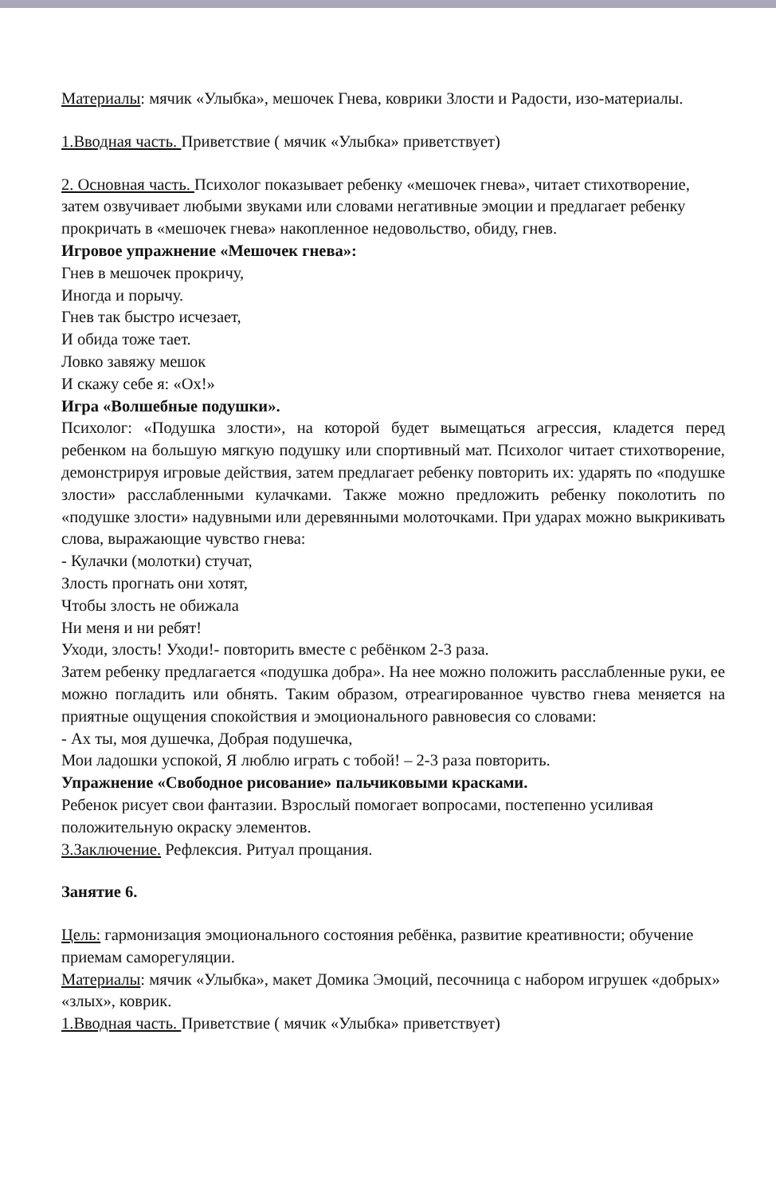Материалы: мячик «Улыбка», мешочек Гнева, коврики Злости и Радости, изо-материалы.
1.Вводная часть. Приветствие ( мячик «Улыбка» приветствует)
2. Основная часть. Психолог показывает ребенку «мешочек гнева», читает стихотворение, затем озвучивает любыми звуками или словами негативные эмоции и предлагает ребенку прокричать в «мешочек гнева» накопленное недовольство, обиду, гнев.
Игровое упражнение «Мешочек гнева»:
Гнев в мешочек прокричу,
Иногда и порычу.
Гнев так быстро исчезает,
И обида тоже тает.
Ловко завяжу мешок
И скажу себе я: «Ох!»
Игра «Волшебные подушки».
Психолог: «Подушка злости», на которой будет вымещаться агрессия, кладется перед ребенком на большую мягкую подушку или спортивный мат. Психолог читает стихотворение, демонстрируя игровые действия, затем предлагает ребенку повторить их: ударять по «подушке злости» расслабленными кулачками. Также можно предложить ребенку поколотить по «подушке злости» надувными или деревянными молоточками. При ударах можно выкрикивать слова, выражающие чувство гнева:
- Кулачки (молотки) стучат,
Злость прогнать они хотят,
Чтобы злость не обижала
Ни меня и ни ребят!
Уходи, злость! Уходи!- повторить вместе с ребёнком 2-3 раза.
Затем ребенку предлагается «подушка добра». На нее можно положить расслабленные руки, ее можно погладить или обнять. Таким образом, отреагированное чувство гнева меняется на приятные ощущения спокойствия и эмоционального равновесия со словами:
- Ах ты, моя душечка, Добрая подушечка,
Мои ладошки успокой, Я люблю играть с тобой! – 2-3 раза повторить.
Упражнение «Свободное рисование» пальчиковыми красками.
Ребенок рисует свои фантазии. Взрослый помогает вопросами, постепенно усиливая положительную окраску элементов.
3.Заключение. Рефлексия. Ритуал прощания.
Занятие 6.
Цель: гармонизация эмоционального состояния ребёнка, развитие креативности; обучение приемам саморегуляции.
Материалы: мячик «Улыбка», макет Домика Эмоций, песочница с набором игрушек «добрых» «злых», коврик.
1.Вводная часть. Приветствие ( мячик «Улыбка» приветствует)